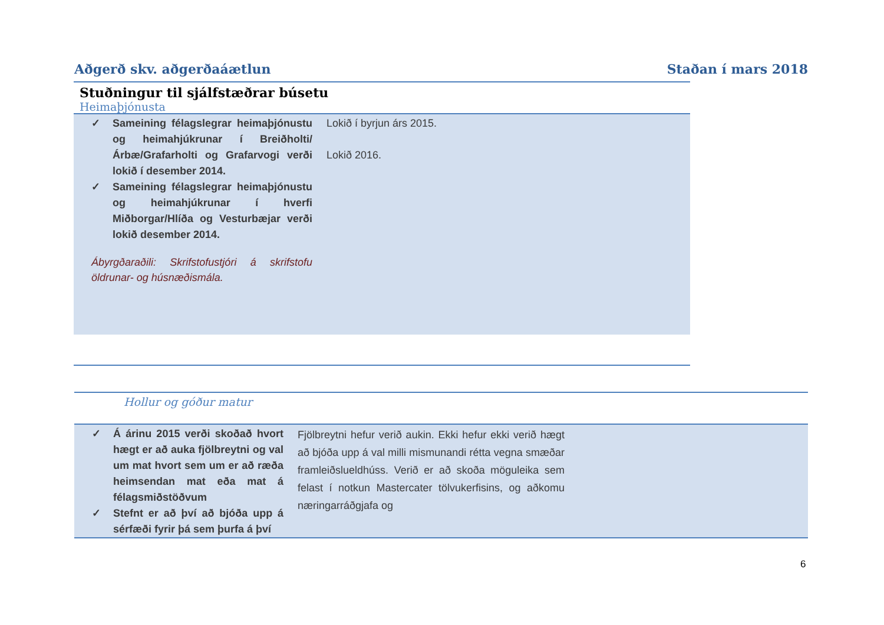Aðgerð skv. aðgerðaáætlun Staðan í mars 2018
Stuðningur til sjálfstæðrar búsetu
Heimaþjónusta
✓ Sameining félagslegrar heimaþjónustu og heimahjúkrunar í Breiðholti/Árbæ/Grafarholti og Grafarvogi verði lokið í desember 2014.
✓ Sameining félagslegrar heimaþjónustu og heimahjúkrunar í hverfi Miðborgar/Hlíða og Vesturbæjar verði lokið desember 2014.
Ábyrgðaraðili: Skrifstofustjóri á skrifstofu öldrunar- og húsnæðismála.
Lokið í byrjun árs 2015.
Lokið 2016.
Hollur og góður matur
✓ Á árinu 2015 verði skoðað hvort hægt er að auka fjölbreytni og val um mat hvort sem um er að ræða heimsendan mat eða mat á félagsmiðstöðvum
✓ Stefnt er að því að bjóða upp á sérfæði fyrir þá sem þurfa á því
Fjölbreytni hefur verið aukin. Ekki hefur ekki verið hægt að bjóða upp á val milli mismunandi rétta vegna smæðar framleiðslueldhúss. Verið er að skoða möguleika sem felast í notkun Mastercater tölvukerfisins, og aðkomu næringarráðgjafa og
6